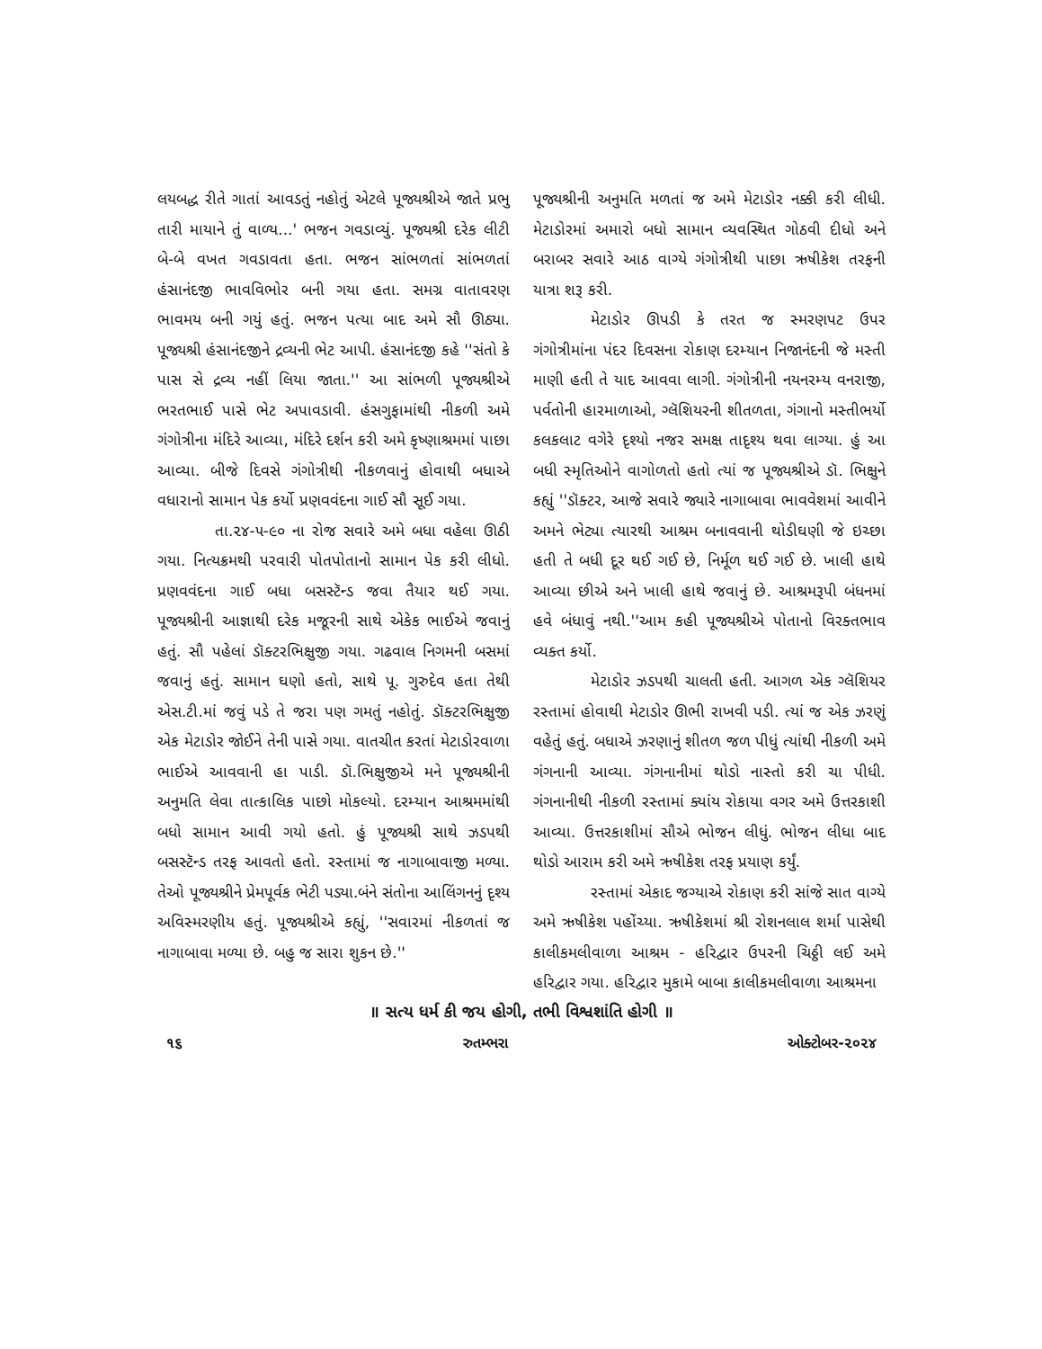લયબદ્ધ રીતે ગાતાં આવડતું નહોતું એટલે પૂજ્યશ્રીએ જાતે પ્રભુ તારી માયાને તું વાળ્ય...' ભજન ગવડાવ્યું. પૂજ્યશ્રી દરેક લીટી બે-બે વખત ગવડાવતા હતા. ભજન સાંભળતાં સાંભળતાં હંસાનંદજી ભાવવિભોર બની ગયા હતા. સમગ્ર વાતાવરણ ભાવમય બની ગયું હતું. ભજન પત્યા બાદ અમે સૌ ઊઠ્યા. પૂજ્યશ્રી હંસાનંદજીને દ્રવ્યની ભેટ આપી. હંસાનંદજી કહે ''સંતો કે પાસ સે દ્રવ્ય નહીં લિયા જાતા.'' આ સાંભળી પૂજ્યશ્રીએ ભરતભાઈ પાસે ભેટ અપાવડાવી. હંસગુફામાંથી નીકળી અમે ગંગોત્રીના મંદિરે આવ્યા, મંદિરે દર્શન કરી અમે કૃષ્ણાશ્રમમાં પાછા આવ્યા. બીજે દિવસે ગંગોત્રીથી નીકળવાનું હોવાથી બધાએ વધારાનો સામાન પેક કર્યો પ્રણવવંદના ગાઈ સૌ સૂઈ ગયા.
તા.૨૪-૫-૯૦ ના રોજ સવારે અમે બધા વહેલા ઊઠી ગયા. નિત્યક્રમથી પરવારી પોતપોતાનો સામાન પેક કરી લીધો. પ્રણવવંદના ગાઈ બધા બસસ્ટૅન્ડ જવા તૈયાર થઈ ગયા. પૂજ્યશ્રીની આજ્ઞાથી દરેક મજૂરની સાથે એકેક ભાઈએ જવાનું હતું. સૌ પહેલાં ડૉક્ટરભિક્ષુજી ગયા. ગઢવાલ નિગમની બસમાં જવાનું હતું. સામાન ઘણો હતો, સાથે પૂ. ગુરુદેવ હતા તેથી એસ.ટી.માં જવું પડે તે જરા પણ ગમતું નહોતું. ડૉક્ટરભિક્ષુજી એક મેટાડોર જોઈને તેની પાસે ગયા. વાતચીત કરતાં મેટાડોરવાળા ભાઈએ આવવાની હા પાડી. ડૉ.ભિક્ષુજીએ મને પૂજ્યશ્રીની અનુમતિ લેવા તાત્કાલિક પાછો મોકલ્યો. દરમ્યાન આશ્રમમાંથી બધો સામાન આવી ગયો હતો. હું પૂજ્યશ્રી સાથે ઝડપથી બસસ્ટૅન્ડ તરફ આવતો હતો. રસ્તામાં જ નાગાબાવાજી મળ્યા. તેઓ પૂજ્યશ્રીને પ્રેમપૂર્વક ભેટી પડ્યા.બંને સંતોના આલિંગનનું દૃશ્ય અવિસ્મરણીય હતું. પૂજ્યશ્રીએ કહ્યું, ''સવારમાં નીકળતાં જ નાગાબાવા મળ્યા છે. બહુ જ સારા શુકન છે.''
પૂજ્યશ્રીની અનુમતિ મળતાં જ અમે મેટાડોર નક્કી કરી લીધી. મેટાડોરમાં અમારો બધો સામાન વ્યવસ્થિત ગોઠવી દીધો અને બરાબર સવારે આઠ વાગ્યે ગંગોત્રીથી પાછા ઋષીકેશ તરફની યાત્રા શરૂ કરી.
મેટાડોર ઊપડી કે તરત જ સ્મરણપટ ઉપર ગંગોત્રીમાંના પંદર દિવસના રોકાણ દરમ્યાન નિજાનંદની જે મસ્તી માણી હતી તે યાદ આવવા લાગી. ગંગોત્રીની નયનરમ્ય વનરાજી, પર્વતોની હારમાળાઓ, ગ્લૅશિયરની શીતળતા, ગંગાનો મસ્તીભર્યો કલકલાટ વગેરે દૃશ્યો નજર સમક્ષ તાદૃશ્ય થવા લાગ્યા. હું આ બધી સ્મૃતિઓને વાગોળતો હતો ત્યાં જ પૂજ્યશ્રીએ ડૉ. ભિક્ષુને કહ્યું ''ડૉક્ટર, આજે સવારે જ્યારે નાગાબાવા ભાવવેશમાં આવીને અમને ભેટ્યા ત્યારથી આશ્રમ બનાવવાની થોડીઘણી જે ઇચ્છા હતી તે બધી દૂર થઈ ગઈ છે, નિર્મૂળ થઈ ગઈ છે. ખાલી હાથે આવ્યા છીએ અને ખાલી હાથે જવાનું છે. આશ્રમરૂપી બંધનમાં હવે બંધાવું નથી.''આમ કહી પૂજ્યશ્રીએ પોતાનો વિરક્તભાવ વ્યક્ત કર્યો.
મેટાડોર ઝડપથી ચાલતી હતી. આગળ એક ગ્લૅશિયર રસ્તામાં હોવાથી મેટાડોર ઊભી રાખવી પડી. ત્યાં જ એક ઝરણું વહેતું હતું. બધાએ ઝરણાનું શીતળ જળ પીધું ત્યાંથી નીકળી અમે ગંગનાની આવ્યા. ગંગનાનીમાં થોડો નાસ્તો કરી ચા પીધી. ગંગનાનીથી નીકળી રસ્તામાં ક્યાંય રોકાયા વગર અમે ઉત્તરકાશી આવ્યા. ઉત્તરકાશીમાં સૌએ ભોજન લીધું. ભોજન લીધા બાદ થોડો આરામ કરી અમે ઋષીકેશ તરફ પ્રયાણ કર્યું.
રસ્તામાં એકાદ જગ્યાએ રોકાણ કરી સાંજે સાત વાગ્યે અમે ઋષીકેશ પહોંચ્યા. ઋષીકેશમાં શ્રી રોશનલાલ શર્મા પાસેથી કાલીકમલીવાળા આશ્રમ - હરિદ્વાર ઉપરની ચિઠ્ઠી લઈ અમે હરિદ્વાર ગયા. હરિદ્વાર મુકામે બાબા કાલીકમલીવાળા આશ્રમના
॥ સત્ય ધર્મ કી જય હોગી, તભી વિશ્વશાંતિ હોગી ॥
૧૬ રુતમ્ભરા ઓક્ટોબર-૨૦૨૪